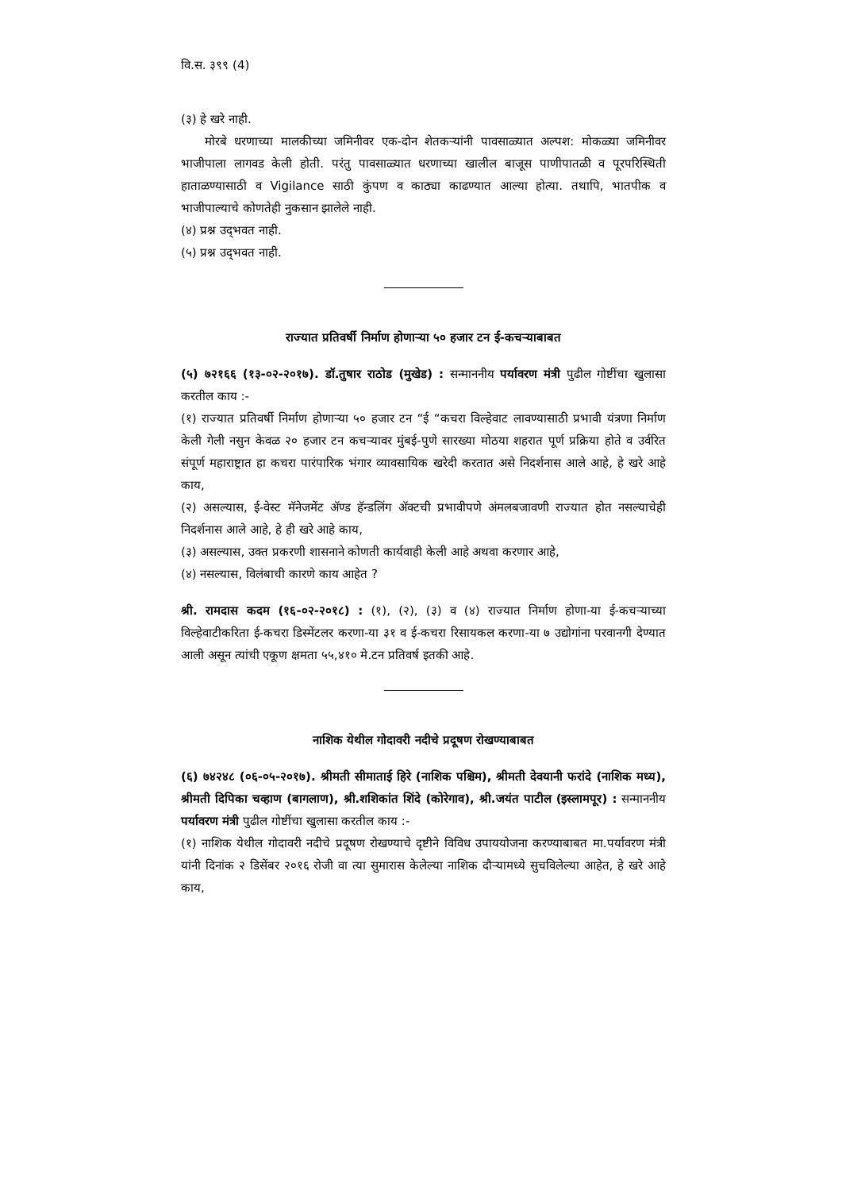वि.स. ३९९ (4)
(३) हे खरे नाही.
मोरबे धरणाच्या मालकीच्या जमिनीवर एक-दोन शेतकऱ्यांनी पावसाळ्यात अल्पश: मोकळ्या जमिनीवर भाजीपाला लागवड केली होती. परंतु पावसाळ्यात धरणाच्या खालील बाजूस पाणीपातळी व पूरपरिस्थिती हाताळण्यासाठी व Vigilance साठी कुंपण व काठ्या काढण्यात आल्या होत्या. तथापि, भातपीक व भाजीपाल्याचे कोणतेही नुकसान झालेले नाही.
(४) प्रश्न उद्‌भवत नाही.
(५) प्रश्न उद्‌भवत नाही.
राज्यात प्रतिवर्षी निर्माण होणाऱ्या ५० हजार टन ई-कचऱ्याबाबत
(५) ७२१६६ (१३-०२-२०१७). डॉ.तुषार राठोड (मुखेड) : सन्माननीय पर्यावरण मंत्री पुढील गोष्टींचा खुलासा करतील काय :-
(१) राज्यात प्रतिवर्षी निर्माण होणाऱ्या ५० हजार टन “ई “कचरा विल्हेवाट लावण्यासाठी प्रभावी यंत्रणा निर्माण केली गेली नसुन केवळ २० हजार टन कचऱ्यावर मुंबई-पुणे सारख्या मोठया शहरात पूर्ण प्रक्रिया होते व उर्वरित संपूर्ण महाराष्ट्रात हा कचरा पारंपारिक भंगार व्यावसायिक खरेदी करतात असे निदर्शनास आले आहे, हे खरे आहे काय,
(२) असल्यास, ई-वेस्ट मॅनेजमेंट ॲण्ड हॅन्डलिंग ॲक्टची प्रभावीपणे अंमलबजावणी राज्यात होत नसल्याचेही निदर्शनास आले आहे, हे ही खरे आहे काय,
(३) असल्यास, उक्त प्रकरणी शासनाने कोणती कार्यवाही केली आहे अथवा करणार आहे,
(४) नसल्यास, विलंबाची कारणे काय आहेत ?
श्री. रामदास कदम (१६-०२-२०१८) : (१), (२), (३) व (४) राज्यात निर्माण होणा-या ई-कचऱ्याच्या विल्हेवाटीकरिता ई-कचरा डिस्मेंटलर करणा-या ३१ व ई-कचरा रिसायकल करणा-या ७ उद्योगांना परवानगी देण्यात आली असून त्यांची एकूण क्षमता ५५,४१० मे.टन प्रतिवर्ष इतकी आहे.
नाशिक येथील गोदावरी नदीचे प्रदूषण रोखण्याबाबत
(६) ७४२४८ (०६-०५-२०१७). श्रीमती सीमाताई हिरे (नाशिक पश्चिम), श्रीमती देवयानी फरांदे (नाशिक मध्य), श्रीमती दिपिका चव्हाण (बागलाण), श्री.शशिकांत शिंदे (कोरेगाव), श्री.जयंत पाटील (इस्लामपूर) : सन्माननीय पर्यावरण मंत्री पुढील गोष्टींचा खुलासा करतील काय :-
(१) नाशिक येथील गोदावरी नदीचे प्रदूषण रोखण्याचे दृष्टीने विविध उपाययोजना करण्याबाबत मा.पर्यावरण मंत्री यांनी दिनांक २ डिसेंबर २०१६ रोजी वा त्या सुमारास केलेल्या नाशिक दौऱ्यामध्ये सुचविलेल्या आहेत, हे खरे आहे काय,